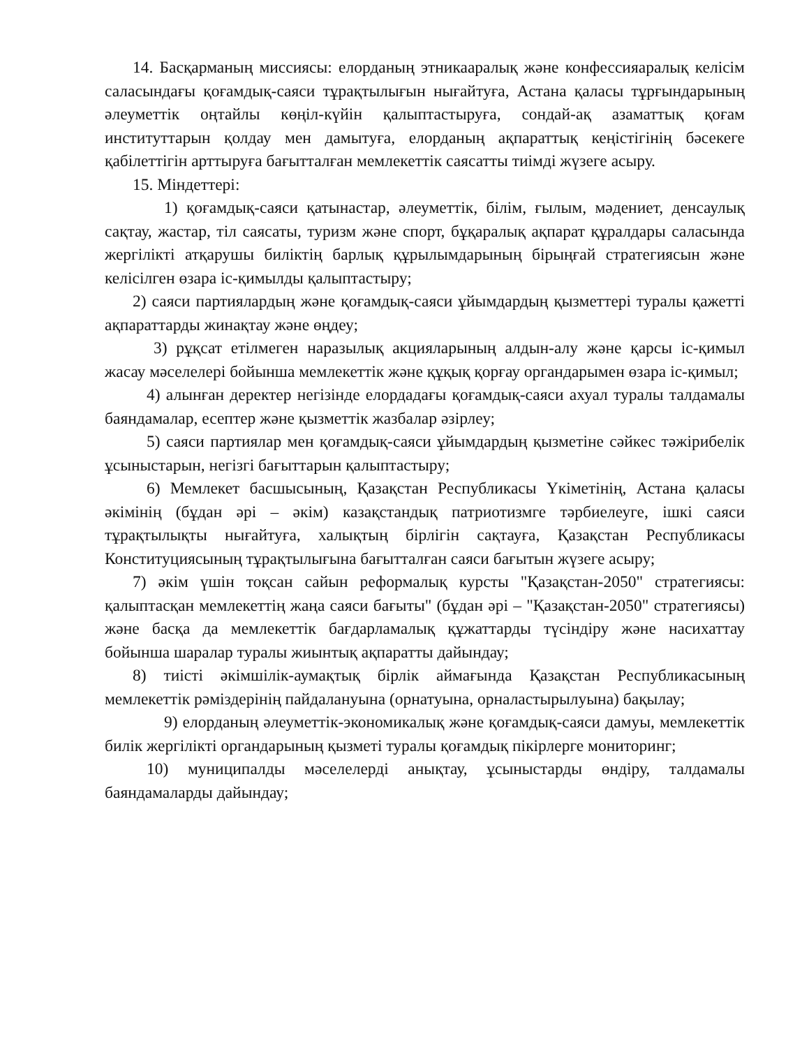14. Басқарманың миссиясы: елорданың этникааралық және конфессияаралық келісім саласындағы қоғамдық-саяси тұрақтылығын нығайтуға, Астана қаласы тұрғындарының әлеуметтік оңтайлы көңіл-күйін қалыптастыруға, сондай-ақ азаматтық қоғам институттарын қолдау мен дамытуға, елорданың ақпараттық кеңістігінің бәсекеге қабілеттігін арттыруға бағытталған мемлекеттік саясатты тиімді жүзеге асыру.
15. Міндеттері:
1) қоғамдық-саяси қатынастар, әлеуметтік, білім, ғылым, мәдениет, денсаулық сақтау, жастар, тіл саясаты, туризм және спорт, бұқаралық ақпарат құралдары саласында жергілікті атқарушы биліктің барлық құрылымдарының бірыңғай стратегиясын және келісілген өзара іс-қимылды қалыптастыру;
2) саяси партиялардың және қоғамдық-саяси ұйымдардың қызметтері туралы қажетті ақпараттарды жинақтау және өңдеу;
3) рұқсат етілмеген наразылық акцияларының алдын-алу және қарсы іс-қимыл жасау мәселелері бойынша мемлекеттік және құқық қорғау органдарымен өзара іс-қимыл;
4) алынған деректер негізінде елордадағы қоғамдық-саяси ахуал туралы талдамалы баяндамалар, есептер және қызметтік жазбалар әзірлеу;
5) саяси партиялар мен қоғамдық-саяси ұйымдардың қызметіне сәйкес тәжірибелік ұсыныстарын, негізгі бағыттарын қалыптастыру;
6) Мемлекет басшысының, Қазақстан Республикасы Үкіметінің, Астана қаласы әкімінің (бұдан әрі – әкім) казақстандық патриотизмге тәрбиелеуге, ішкі саяси тұрақтылықты нығайтуға, халықтың бірлігін сақтауға, Қазақстан Республикасы Конституциясының тұрақтылығына бағытталған саяси бағытын жүзеге асыру;
7) әкім үшін тоқсан сайын реформалық курсты "Қазақстан-2050" стратегиясы: қалыптасқан мемлекеттің жаңа саяси бағыты" (бұдан әрі – "Қазақстан-2050" стратегиясы) және басқа да мемлекеттік бағдарламалық құжаттарды түсіндіру және насихаттау бойынша шаралар туралы жиынтық ақпаратты дайындау;
8) тиісті әкімшілік-аумақтық бірлік аймағында Қазақстан Республикасының мемлекеттік рәміздерінің пайдалануына (орнатуына, орналастырылуына) бақылау;
9) елорданың әлеуметтік-экономикалық және қоғамдық-саяси дамуы, мемлекеттік билік жергілікті органдарының қызметі туралы қоғамдық пікірлерге мониторинг;
10) муниципалды мәселелерді анықтау, ұсыныстарды өндіру, талдамалы баяндамаларды дайындау;